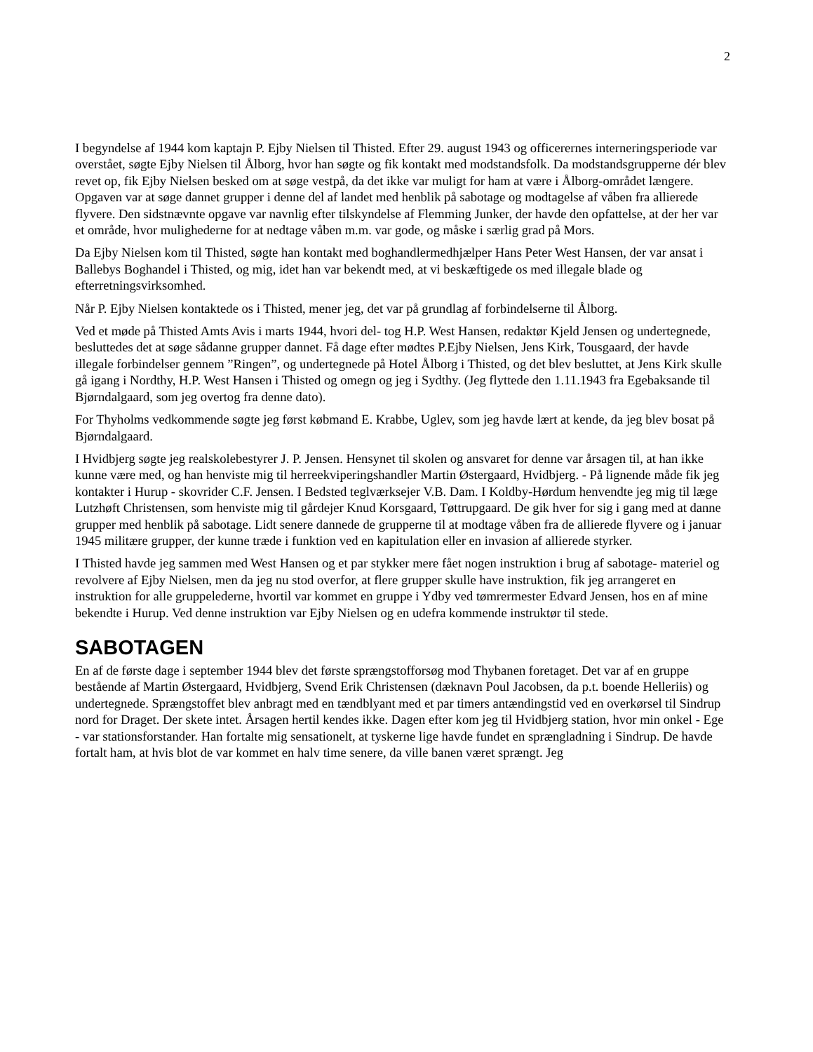2
I begyndelse af 1944 kom kaptajn P. Ejby Nielsen til Thisted. Efter 29. august 1943 og officerernes interneringsperiode var overstået, søgte Ejby Nielsen til Ålborg, hvor han søgte og fik kontakt med modstandsfolk. Da modstandsgrupperne dér blev revet op, fik Ejby Nielsen besked om at søge vestpå, da det ikke var muligt for ham at være i Ålborg-området længere. Opgaven var at søge dannet grupper i denne del af landet med henblik på sabotage og modtagelse af våben fra allierede flyvere. Den sidstnævnte opgave var navnlig efter tilskyndelse af Flemming Junker, der havde den opfattelse, at der her var et område, hvor mulighederne for at nedtage våben m.m. var gode, og måske i særlig grad på Mors.
Da Ejby Nielsen kom til Thisted, søgte han kontakt med boghandlermedhjælper Hans Peter West Hansen, der var ansat i Ballebys Boghandel i Thisted, og mig, idet han var bekendt med, at vi beskæftigede os med illegale blade og efterretningsvirksomhed.
Når P. Ejby Nielsen kontaktede os i Thisted, mener jeg, det var på grundlag af forbindelserne til Ålborg.
Ved et møde på Thisted Amts Avis i marts 1944, hvori del- tog H.P. West Hansen, redaktør Kjeld Jensen og undertegnede, besluttedes det at søge sådanne grupper dannet. Få dage efter mødtes P.Ejby Nielsen, Jens Kirk, Tousgaard, der havde illegale forbindelser gennem ”Ringen”, og undertegnede på Hotel Ålborg i Thisted, og det blev besluttet, at Jens Kirk skulle gå igang i Nordthy, H.P. West Hansen i Thisted og omegn og jeg i Sydthy. (Jeg flyttede den 1.11.1943 fra Egebaksande til Bjørndalgaard, som jeg overtog fra denne dato).
For Thyholms vedkommende søgte jeg først købmand E. Krabbe, Uglev, som jeg havde lært at kende, da jeg blev bosat på Bjørndalgaard.
I Hvidbjerg søgte jeg realskolebestyrer J. P. Jensen. Hensynet til skolen og ansvaret for denne var årsagen til, at han ikke kunne være med, og han henviste mig til herreekviperingshandler Martin Østergaard, Hvidbjerg. - På lignende måde fik jeg kontakter i Hurup - skovrider C.F. Jensen. I Bedsted teglværksejer V.B. Dam. I Koldby-Hørdum henvendte jeg mig til læge Lutzhøft Christensen, som henviste mig til gårdejer Knud Korsgaard, Tøttrupgaard. De gik hver for sig i gang med at danne grupper med henblik på sabotage. Lidt senere dannede de grupperne til at modtage våben fra de allierede flyvere og i januar 1945 militære grupper, der kunne træde i funktion ved en kapitulation eller en invasion af allierede styrker.
I Thisted havde jeg sammen med West Hansen og et par stykker mere fået nogen instruktion i brug af sabotage- materiel og revolvere af Ejby Nielsen, men da jeg nu stod overfor, at flere grupper skulle have instruktion, fik jeg arrangeret en instruktion for alle gruppelederne, hvortil var kommet en gruppe i Ydby ved tømrermester Edvard Jensen, hos en af mine bekendte i Hurup. Ved denne instruktion var Ejby Nielsen og en udefra kommende instruktør til stede.
SABOTAGEN
En af de første dage i september 1944 blev det første sprængstofforsøg mod Thybanen foretaget. Det var af en gruppe bestående af Martin Østergaard, Hvidbjerg, Svend Erik Christensen (dæknavn Poul Jacobsen, da p.t. boende Helleriis) og undertegnede. Sprængstoffet blev anbragt med en tændblyant med et par timers antændingstid ved en overkørsel til Sindrup nord for Draget. Der skete intet. Årsagen hertil kendes ikke. Dagen efter kom jeg til Hvidbjerg station, hvor min onkel - Ege - var stationsforstander. Han fortalte mig sensationelt, at tyskerne lige havde fundet en sprængladning i Sindrup. De havde fortalt ham, at hvis blot de var kommet en halv time senere, da ville banen været sprængt. Jeg